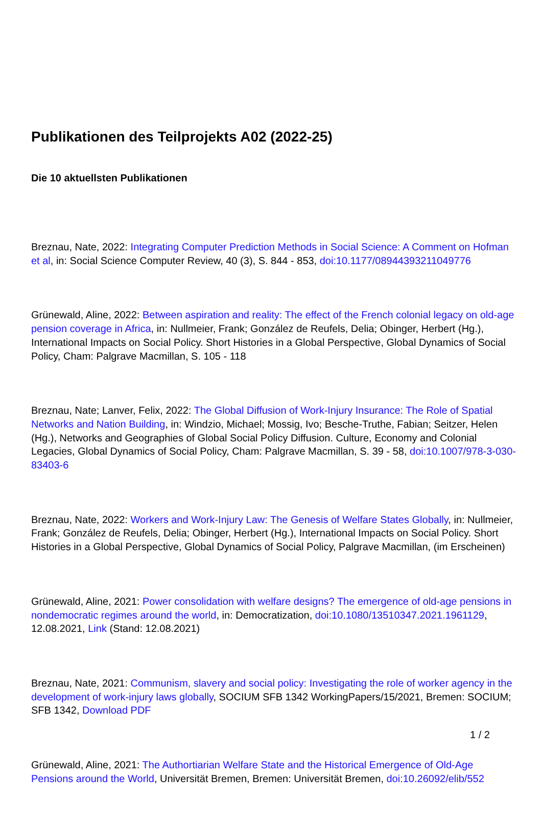Publikationen des Teilprojekts A02 (2022-25)
Die 10 aktuellsten Publikationen
Breznau, Nate, 2022: Integrating Computer Prediction Methods in Social Science: A Comment on Hofman et al, in: Social Science Computer Review, 40 (3), S. 844 - 853, doi:10.1177/08944393211049776
Grünewald, Aline, 2022: Between aspiration and reality: The effect of the French colonial legacy on old-age pension coverage in Africa, in: Nullmeier, Frank; González de Reufels, Delia; Obinger, Herbert (Hg.), International Impacts on Social Policy. Short Histories in a Global Perspective, Global Dynamics of Social Policy, Cham: Palgrave Macmillan, S. 105 - 118
Breznau, Nate; Lanver, Felix, 2022: The Global Diffusion of Work-Injury Insurance: The Role of Spatial Networks and Nation Building, in: Windzio, Michael; Mossig, Ivo; Besche-Truthe, Fabian; Seitzer, Helen (Hg.), Networks and Geographies of Global Social Policy Diffusion. Culture, Economy and Colonial Legacies, Global Dynamics of Social Policy, Cham: Palgrave Macmillan, S. 39 - 58, doi:10.1007/978-3-030-83403-6
Breznau, Nate, 2022: Workers and Work-Injury Law: The Genesis of Welfare States Globally, in: Nullmeier, Frank; González de Reufels, Delia; Obinger, Herbert (Hg.), International Impacts on Social Policy. Short Histories in a Global Perspective, Global Dynamics of Social Policy, Palgrave Macmillan, (im Erscheinen)
Grünewald, Aline, 2021: Power consolidation with welfare designs? The emergence of old-age pensions in nondemocratic regimes around the world, in: Democratization, doi:10.1080/13510347.2021.1961129, 12.08.2021, Link (Stand: 12.08.2021)
Breznau, Nate, 2021: Communism, slavery and social policy: Investigating the role of worker agency in the development of work-injury laws globally, SOCIUM SFB 1342 WorkingPapers/15/2021, Bremen: SOCIUM; SFB 1342, Download PDF
Grünewald, Aline, 2021: The Authortiarian Welfare State and the Historical Emergence of Old-Age Pensions around the World, Universität Bremen, Bremen: Universität Bremen, doi:10.26092/elib/552
1 / 2